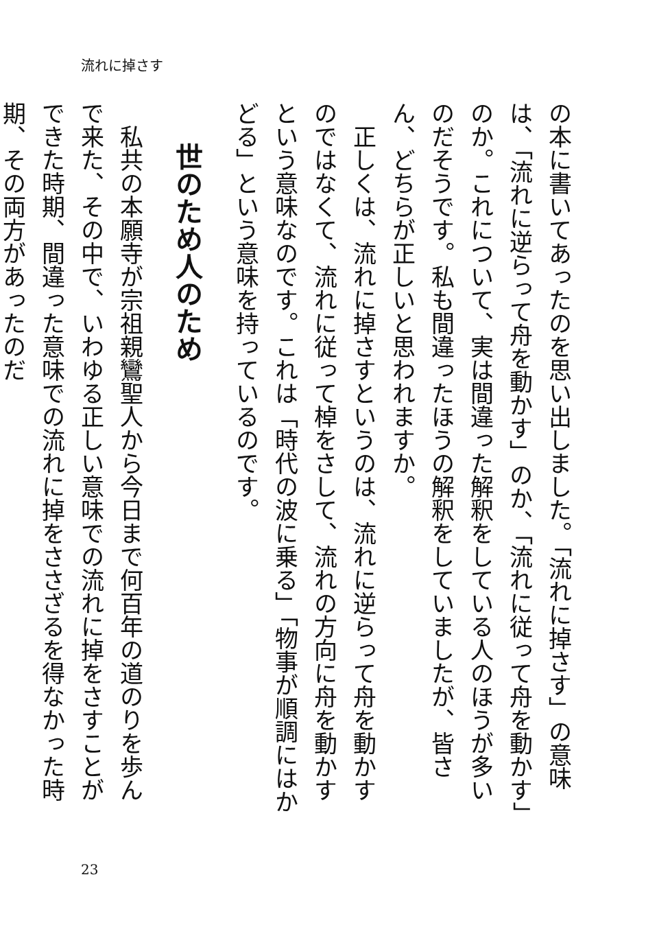流れに掉さす
の本に書いてあったのを思い出しました。「流れに掉さす」の意味は、「流れに逆らって舟を動かす」のか、「流れに従って舟を動かす」のか。これについて、実は間違った解釈をしている人のほうが多いのだそうです。私も間違ったほうの解釈をしていましたが、皆さん、どちらが正しいと思われますか。
正しくは、流れに掉さすというのは、流れに逆らって舟を動かすのではなくて、流れに従って棹をさして、流れの方向に舟を動かすという意味なのです。これは「時代の波に乗る」「物事が順調にはかどる」という意味を持っているのです。
世のため人のため
私共の本願寺が宗祖親鸞聖人から今日まで何百年の道のりを歩んで来た、その中で、いわゆる正しい意味での流れに掉をさすことができた時期、間違った意味での流れに掉をささざるを得なかった時期、その両方があったのだ
23